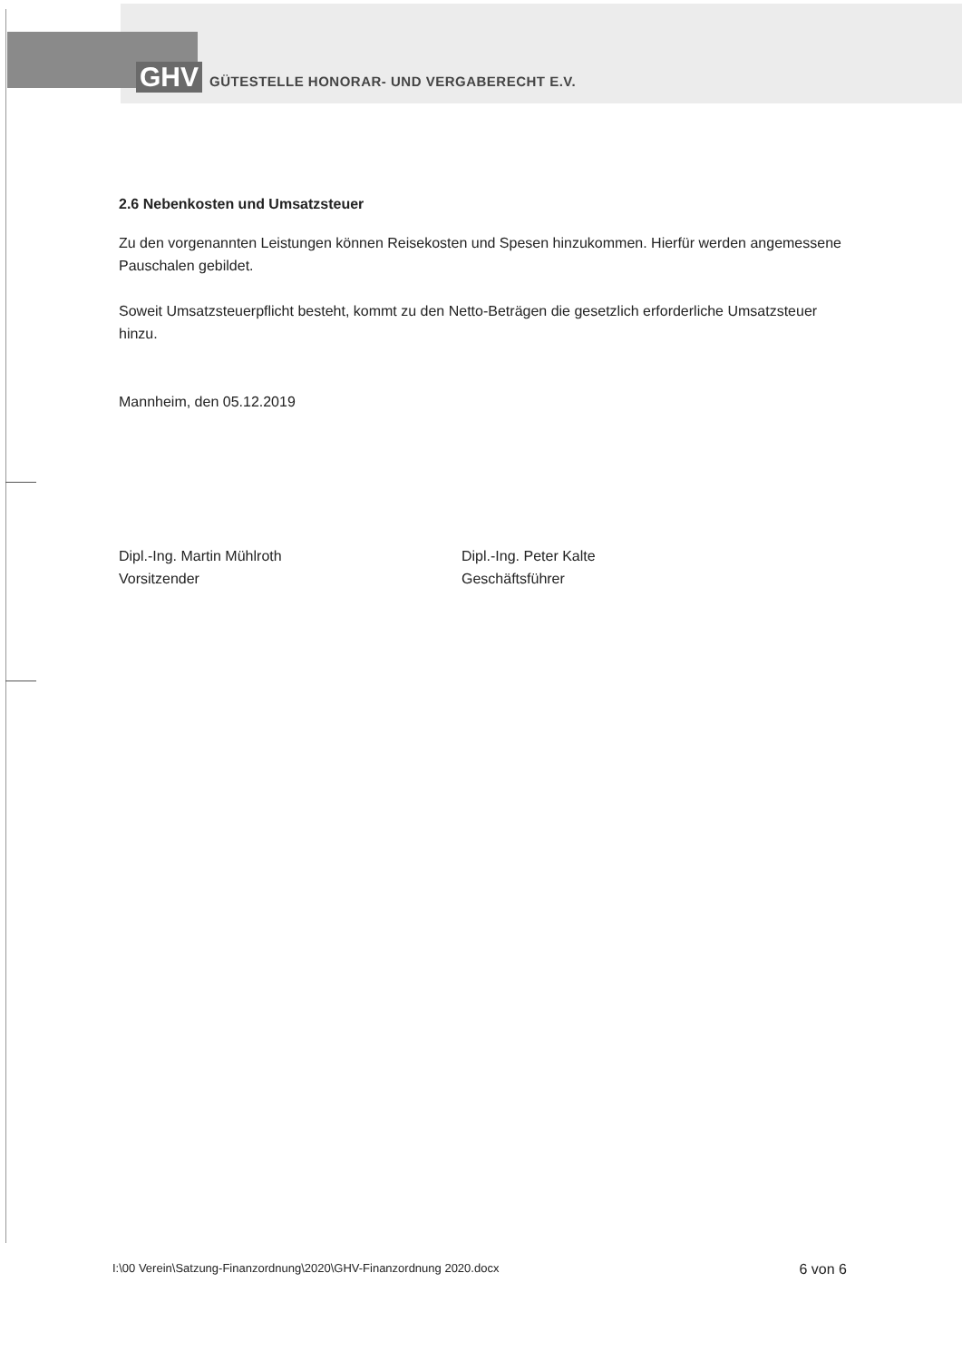GHV GÜTESTELLE HONORAR- UND VERGABERECHT E.V.
2.6 Nebenkosten und Umsatzsteuer
Zu den vorgenannten Leistungen können Reisekosten und Spesen hinzukommen. Hierfür werden angemessene Pauschalen gebildet.
Soweit Umsatzsteuerpflicht besteht, kommt zu den Netto-Beträgen die gesetzlich erforderliche Umsatzsteuer hinzu.
Mannheim, den 05.12.2019
Dipl.-Ing. Martin Mühlroth
Vorsitzender
Dipl.-Ing. Peter Kalte
Geschäftsführer
I:\00 Verein\Satzung-Finanzordnung\2020\GHV-Finanzordnung 2020.docx 6 von 6